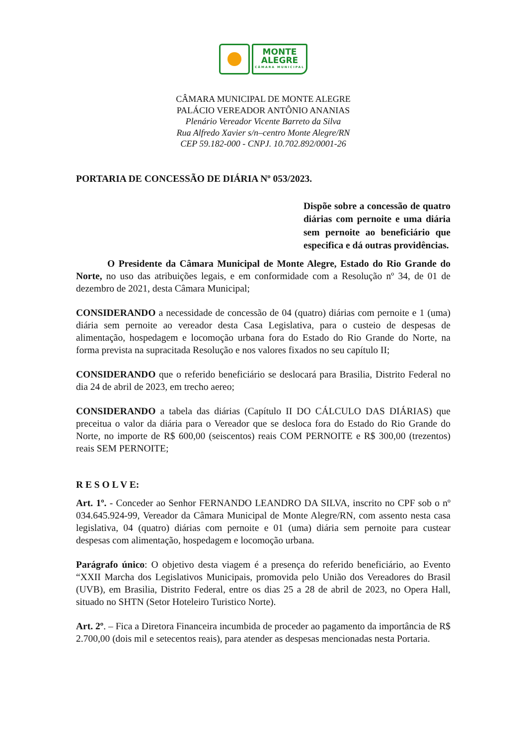MONTE
ALEGRE
CÂMARA MUNICIPAL
CÂMARA MUNICIPAL DE MONTE ALEGRE
PALÁCIO VEREADOR ANTÔNIO ANANIAS
Plenário Vereador Vicente Barreto da Silva
Rua Alfredo Xavier s/n–centro Monte Alegre/RN
CEP 59.182-000 - CNPJ. 10.702.892/0001-26
PORTARIA DE CONCESSÃO DE DIÁRIA Nº 053/2023.
Dispõe sobre a concessão de quatro diárias com pernoite e uma diária sem pernoite ao beneficiário que especifica e dá outras providências.
O Presidente da Câmara Municipal de Monte Alegre, Estado do Rio Grande do Norte, no uso das atribuições legais, e em conformidade com a Resolução nº 34, de 01 de dezembro de 2021, desta Câmara Municipal;
CONSIDERANDO a necessidade de concessão de 04 (quatro) diárias com pernoite e 1 (uma) diária sem pernoite ao vereador desta Casa Legislativa, para o custeio de despesas de alimentação, hospedagem e locomoção urbana fora do Estado do Rio Grande do Norte, na forma prevista na supracitada Resolução e nos valores fixados no seu capítulo II;
CONSIDERANDO que o referido beneficiário se deslocará para Brasilia, Distrito Federal no dia 24 de abril de 2023, em trecho aereo;
CONSIDERANDO a tabela das diárias (Capítulo II DO CÁLCULO DAS DIÁRIAS) que preceitua o valor da diária para o Vereador que se desloca fora do Estado do Rio Grande do Norte, no importe de R$ 600,00 (seiscentos) reais COM PERNOITE e R$ 300,00 (trezentos) reais SEM PERNOITE;
R E S O L V E:
Art. 1º. - Conceder ao Senhor FERNANDO LEANDRO DA SILVA, inscrito no CPF sob o nº 034.645.924-99, Vereador da Câmara Municipal de Monte Alegre/RN, com assento nesta casa legislativa, 04 (quatro) diárias com pernoite e 01 (uma) diária sem pernoite para custear despesas com alimentação, hospedagem e locomoção urbana.
Parágrafo único: O objetivo desta viagem é a presença do referido beneficiário, ao Evento “XXII Marcha dos Legislativos Municipais, promovida pelo União dos Vereadores do Brasil (UVB), em Brasilia, Distrito Federal, entre os dias 25 a 28 de abril de 2023, no Opera Hall, situado no SHTN (Setor Hoteleiro Turistico Norte).
Art. 2º. – Fica a Diretora Financeira incumbida de proceder ao pagamento da importância de R$ 2.700,00 (dois mil e setecentos reais), para atender as despesas mencionadas nesta Portaria.